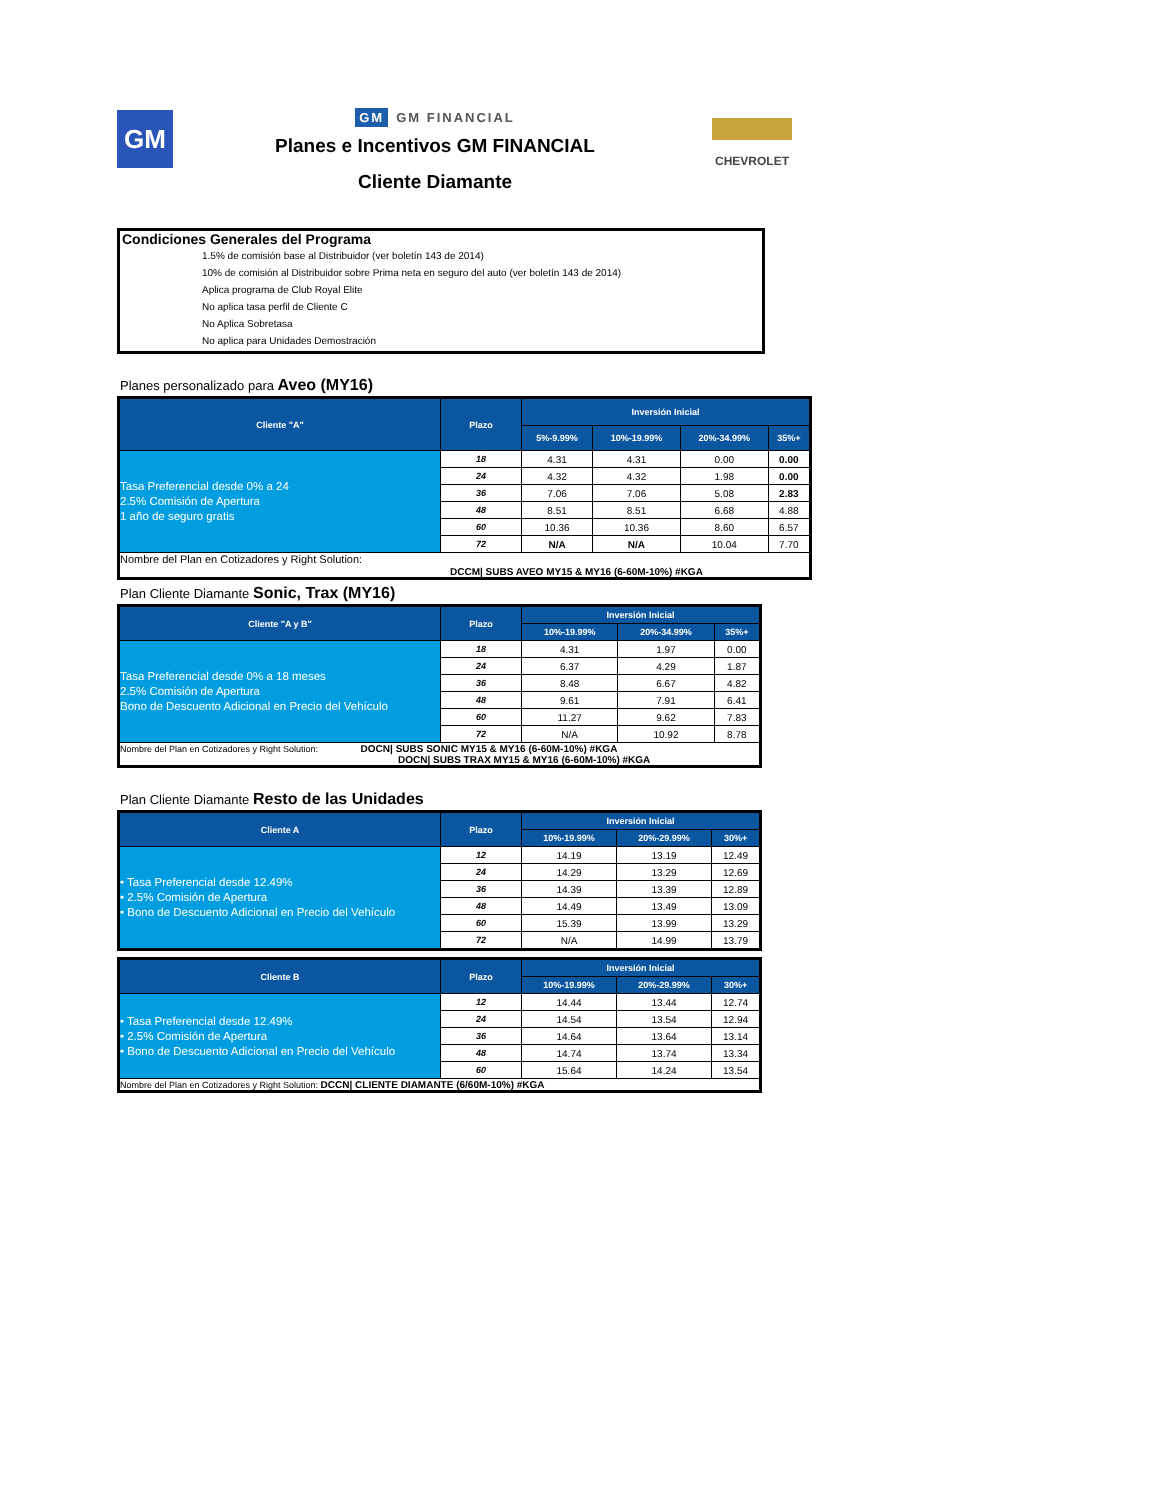GM
GM GM FINANCIAL
Planes e Incentivos GM FINANCIAL
Cliente Diamante
CHEVROLET
Condiciones Generales del Programa
1.5% de comisión base al Distribuidor (ver boletín 143 de 2014)
10% de comisión al Distribuidor sobre Prima neta en seguro del auto (ver boletín 143 de 2014)
Aplica programa de Club Royal Elite
No aplica tasa perfil de Cliente C
No Aplica Sobretasa
No aplica para Unidades Demostración
Planes personalizado para Aveo (MY16)
| Cliente "A" | Plazo | Inversión Inicial | | | |
| --- | --- | --- | --- | --- | --- |
| | | 5%-9.99% | 10%-19.99% | 20%-34.99% | 35%+ |
| Tasa Preferencial desde 0% a 24 2.5% Comisión de Apertura 1 año de seguro gratis | 18 | 4.31 | 4.31 | 0.00 | 0.00 |
| | 24 | 4.32 | 4.32 | 1.98 | 0.00 |
| | 36 | 7.06 | 7.06 | 5.08 | 2.83 |
| | 48 | 8.51 | 8.51 | 6.68 | 4.88 |
| | 60 | 10.36 | 10.36 | 8.60 | 6.57 |
| | 72 | N/A | N/A | 10.04 | 7.70 |
| Nombre del Plan en Cotizadores y Right Solution: DCCM/ SUBS AVEO MY15 & MY16 (6-60M-10%) #KGA | | | | | |
Plan Cliente Diamante Sonic, Trax (MY16)
| Cliente "A y B" | Plazo | Inversión Inicial | | |
| --- | --- | --- | --- | --- |
| | | 10%-19.99% | 20%-34.99% | 35%+ |
| Tasa Preferencial desde 0% a 18 meses 2.5% Comisión de Apertura Bono de Descuento Adicional en Precio del Vehículo | 18 | 4.31 | 1.97 | 0.00 |
| | 24 | 6.37 | 4.29 | 1.87 |
| | 36 | 8.48 | 6.67 | 4.82 |
| | 48 | 9.61 | 7.91 | 6.41 |
| | 60 | 11.27 | 9.62 | 7.83 |
| | 72 | N/A | 10.92 | 8.78 |
| Nombre del Plan en Cotizadores y Right Solution: DOCN/ SUBS SONIC MY15 & MY16 (6-60M-10%) #KGA DOCN/ SUBS TRAX MY15 & MY16 (6-60M-10%) #KGA | | | | |
Plan Cliente Diamante Resto de las Unidades
| Cliente A | Plazo | Inversión Inicial | | |
| --- | --- | --- | --- | --- |
| | | 10%-19.99% | 20%-29.99% | 30%+ |
| • Tasa Preferencial desde 12.49% • 2.5% Comisión de Apertura • Bono de Descuento Adicional en Precio del Vehículo | 12 | 14.19 | 13.19 | 12.49 |
| | 24 | 14.29 | 13.29 | 12.69 |
| | 36 | 14.39 | 13.39 | 12.89 |
| | 48 | 14.49 | 13.49 | 13.09 |
| | 60 | 15.39 | 13.99 | 13.29 |
| | 72 | N/A | 14.99 | 13.79 |
| Cliente B | Plazo | Inversión Inicial | | |
| --- | --- | --- | --- | --- |
| | | 10%-19.99% | 20%-29.99% | 30%+ |
| • Tasa Preferencial desde 12.49% • 2.5% Comisión de Apertura • Bono de Descuento Adicional en Precio del Vehículo | 12 | 14.44 | 13.44 | 12.74 |
| | 24 | 14.54 | 13.54 | 12.94 |
| | 36 | 14.64 | 13.64 | 13.14 |
| | 48 | 14.74 | 13.74 | 13.34 |
| | 60 | 15.64 | 14.24 | 13.54 |
| Nombre del Plan en Cotizadores y Right Solution: DCCN/ CLIENTE DIAMANTE (6/60M-10%) #KGA | | | | |